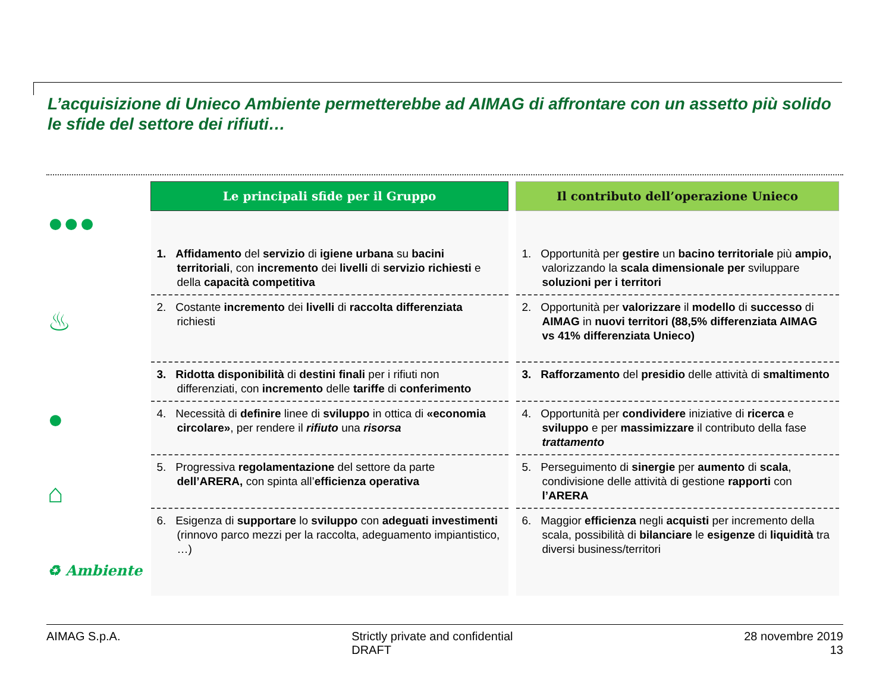L’acquisizione di Unieco Ambiente permetterebbe ad AIMAG di affrontare con un assetto più solido le sfide del settore dei rifiuti…
●●●
♨
●
⌂
♻ Ambiente
| Le principali sfide per il Gruppo | | Il contributo dell’operazione Unieco |
| --- | --- | --- |
| 1. Affidamento del servizio di igiene urbana su bacini territoriali , con incremento dei livelli di servizio richiesti e della capacità competitiva | | 1. Opportunità per gestire un bacino territoriale più ampio, valorizzando la scala dimensionale per sviluppare soluzioni per i territori |
| 2. Costante incremento dei livelli di raccolta differenziata richiesti | | 2. Opportunità per valorizzare il modello di successo di AIMAG in nuovi territori (88,5% differenziata AIMAG vs 41% differenziata Unieco) |
| 3. Ridotta disponibilità di destini finali per i rifiuti non differenziati, con incremento delle tariffe di conferimento | | 3. Rafforzamento del presidio delle attività di smaltimento |
| 4. Necessità di definire linee di sviluppo in ottica di «economia circolare» , per rendere il rifiuto una risorsa | | 4. Opportunità per condividere iniziative di ricerca e sviluppo e per massimizzare il contributo della fase trattamento |
| 5. Progressiva regolamentazione del settore da parte dell’ARERA, con spinta all’ efficienza operativa | | 5. Perseguimento di sinergie per aumento di scala , condivisione delle attività di gestione rapporti con l’ARERA |
| 6. Esigenza di supportare lo sviluppo con adeguati investimenti (rinnovo parco mezzi per la raccolta, adeguamento impiantistico, …) | | 6. Maggior efficienza negli acquisti per incremento della scala, possibilità di bilanciare le esigenze di liquidità tra diversi business/territori |
AIMAG S.p.A. Strictly private and confidential
DRAFT
28 novembre 2019
13